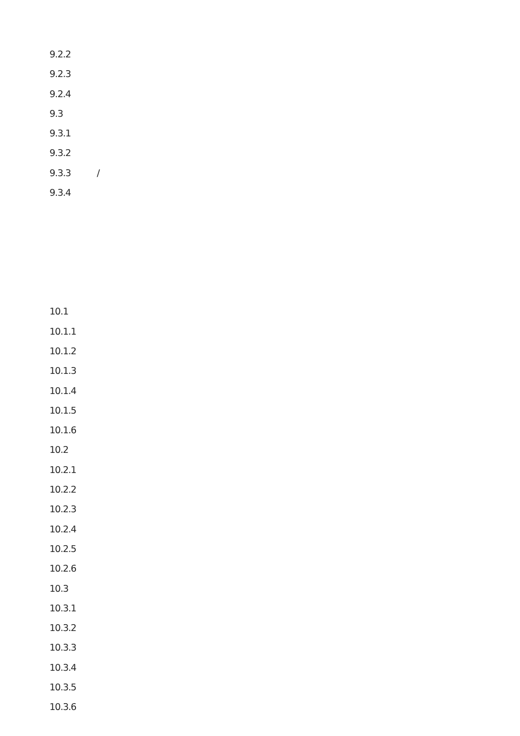9.2.2
9.2.3
9.2.4
9.3
9.3.1
9.3.2
9.3.3 /
9.3.4
10.1
10.1.1
10.1.2
10.1.3
10.1.4
10.1.5
10.1.6
10.2
10.2.1
10.2.2
10.2.3
10.2.4
10.2.5
10.2.6
10.3
10.3.1
10.3.2
10.3.3
10.3.4
10.3.5
10.3.6